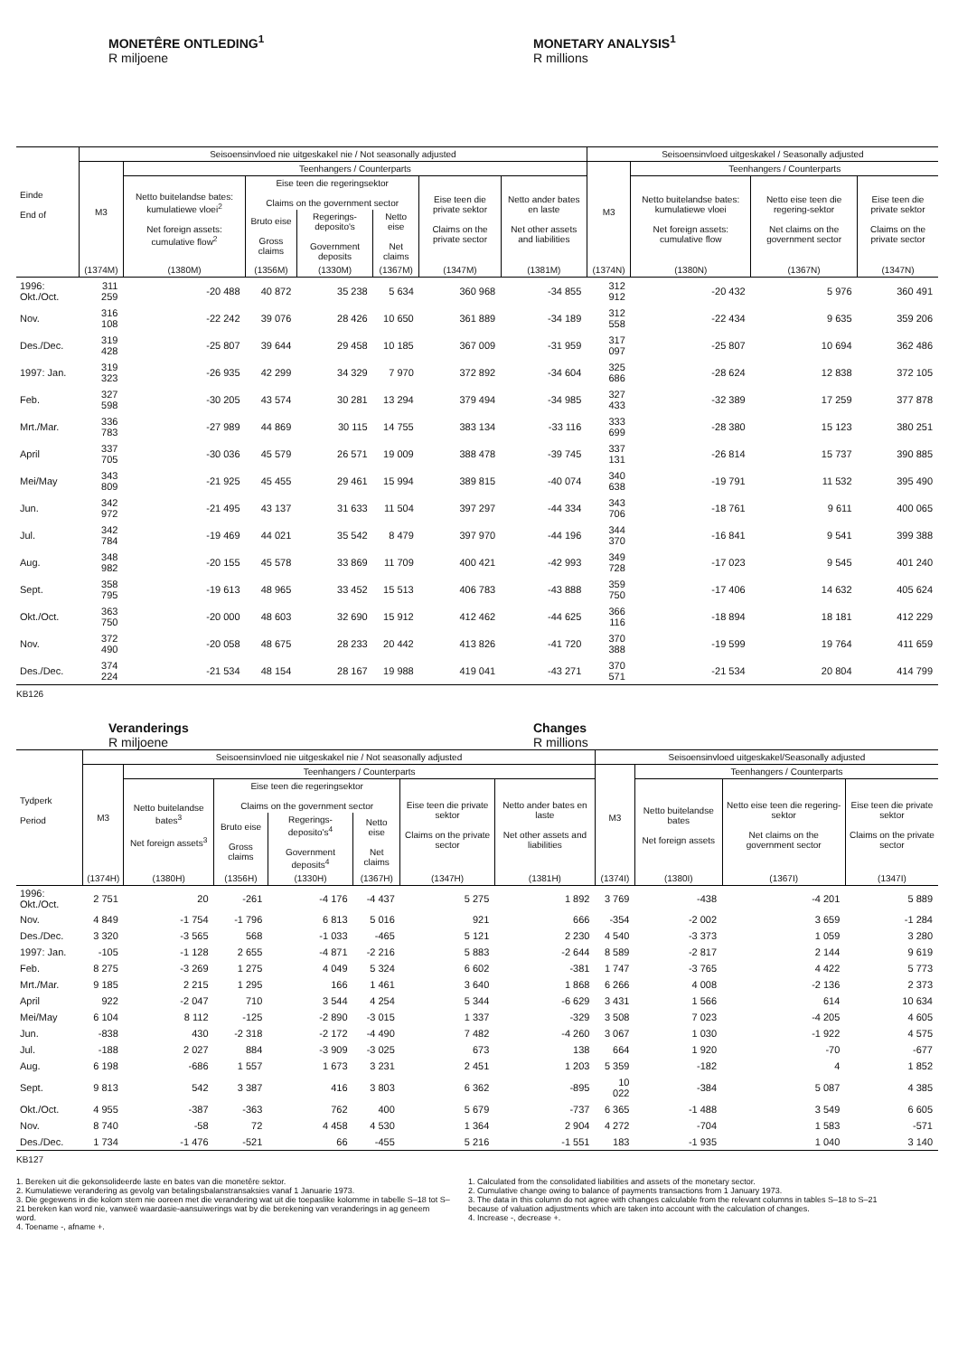MONETÊRE ONTLEDING<sup>1</sup>
R miljoene
MONETARY ANALYSIS<sup>1</sup>
R millions
| Einde End of | Seisoensinvloed nie uitgeskakel nie / Not seasonally adjusted | | | | | | | Seisoensinvloed uitgeskakel / Seasonally adjusted | | | |
| --- | --- | --- | --- | --- | --- | --- | --- | --- | --- | --- | --- |
| | M3 | Teenhangers / Counterparts | | | | | | M3 | Teenhangers / Counterparts | | |
| | | Netto buitelandse bates: kumulatiewe vloei<sup>2</sup> Net foreign assets: cumulative flow<sup>2</sup> | Eise teen die regeringsektor Claims on the government sector | | | Eise teen die private sektor Claims on the private sector | Netto ander bates en laste Net other assets and liabilities | | Netto buitelandse bates: kumulatiewe vloei Net foreign assets: cumulative flow | Netto eise teen die regering-sektor Net claims on the government sector | Eise teen die private sektor Claims on the private sector |
| | | | Bruto eise Gross claims | Regerings-deposito's Government deposits | Netto eise Net claims | | | | | | |
| | (1374M) | (1380M) | (1356M) | (1330M) | (1367M) | (1347M) | (1381M) | (1374N) | (1380N) | (1367N) | (1347N) |
| 1996: Okt./Oct. | 311 259 | -20 488 | 40 872 | 35 238 | 5 634 | 360 968 | -34 855 | 312 912 | -20 432 | 5 976 | 360 491 |
| Nov. | 316 108 | -22 242 | 39 076 | 28 426 | 10 650 | 361 889 | -34 189 | 312 558 | -22 434 | 9 635 | 359 206 |
| Des./Dec. | 319 428 | -25 807 | 39 644 | 29 458 | 10 185 | 367 009 | -31 959 | 317 097 | -25 807 | 10 694 | 362 486 |
| 1997: Jan. | 319 323 | -26 935 | 42 299 | 34 329 | 7 970 | 372 892 | -34 604 | 325 686 | -28 624 | 12 838 | 372 105 |
| Feb. | 327 598 | -30 205 | 43 574 | 30 281 | 13 294 | 379 494 | -34 985 | 327 433 | -32 389 | 17 259 | 377 878 |
| Mrt./Mar. | 336 783 | -27 989 | 44 869 | 30 115 | 14 755 | 383 134 | -33 116 | 333 699 | -28 380 | 15 123 | 380 251 |
| April | 337 705 | -30 036 | 45 579 | 26 571 | 19 009 | 388 478 | -39 745 | 337 131 | -26 814 | 15 737 | 390 885 |
| Mei/May | 343 809 | -21 925 | 45 455 | 29 461 | 15 994 | 389 815 | -40 074 | 340 638 | -19 791 | 11 532 | 395 490 |
| Jun. | 342 972 | -21 495 | 43 137 | 31 633 | 11 504 | 397 297 | -44 334 | 343 706 | -18 761 | 9 611 | 400 065 |
| Jul. | 342 784 | -19 469 | 44 021 | 35 542 | 8 479 | 397 970 | -44 196 | 344 370 | -16 841 | 9 541 | 399 388 |
| Aug. | 348 982 | -20 155 | 45 578 | 33 869 | 11 709 | 400 421 | -42 993 | 349 728 | -17 023 | 9 545 | 401 240 |
| Sept. | 358 795 | -19 613 | 48 965 | 33 452 | 15 513 | 406 783 | -43 888 | 359 750 | -17 406 | 14 632 | 405 624 |
| Okt./Oct. | 363 750 | -20 000 | 48 603 | 32 690 | 15 912 | 412 462 | -44 625 | 366 116 | -18 894 | 18 181 | 412 229 |
| Nov. | 372 490 | -20 058 | 48 675 | 28 233 | 20 442 | 413 826 | -41 720 | 370 388 | -19 599 | 19 764 | 411 659 |
| Des./Dec. | 374 224 | -21 534 | 48 154 | 28 167 | 19 988 | 419 041 | -43 271 | 370 571 | -21 534 | 20 804 | 414 799 |
KB126
Veranderings
R miljoene
Changes
R millions
| Tydperk Period | Seisoensinvloed nie uitgeskakel nie / Not seasonally adjusted | | | | | | | Seisoensinvloed uitgeskakel/Seasonally adjusted | | | |
| --- | --- | --- | --- | --- | --- | --- | --- | --- | --- | --- | --- |
| | M3 | Teenhangers / Counterparts | | | | | | M3 | Teenhangers / Counterparts | | |
| | | Netto buitelandse bates<sup>3</sup> Net foreign assets<sup>3</sup> | Eise teen die regeringsektor Claims on the government sector | | | Eise teen die private sektor Claims on the private sector | Netto ander bates en laste Net other assets and liabilities | | Netto buitelandse bates Net foreign assets | Netto eise teen die regering-sektor Net claims on the government sector | Eise teen die private sektor Claims on the private sector |
| | | | Bruto eise Gross claims | Regerings-deposito's<sup>4</sup> Government deposits<sup>4</sup> | Netto eise Net claims | | | | | | |
| | (1374H) | (1380H) | (1356H) | (1330H) | (1367H) | (1347H) | (1381H) | (1374I) | (1380I) | (1367I) | (1347I) |
| 1996: Okt./Oct. | 2 751 | 20 | -261 | -4 176 | -4 437 | 5 275 | 1 892 | 3 769 | -438 | -4 201 | 5 889 |
| Nov. | 4 849 | -1 754 | -1 796 | 6 813 | 5 016 | 921 | 666 | -354 | -2 002 | 3 659 | -1 284 |
| Des./Dec. | 3 320 | -3 565 | 568 | -1 033 | -465 | 5 121 | 2 230 | 4 540 | -3 373 | 1 059 | 3 280 |
| 1997: Jan. | -105 | -1 128 | 2 655 | -4 871 | -2 216 | 5 883 | -2 644 | 8 589 | -2 817 | 2 144 | 9 619 |
| Feb. | 8 275 | -3 269 | 1 275 | 4 049 | 5 324 | 6 602 | -381 | 1 747 | -3 765 | 4 422 | 5 773 |
| Mrt./Mar. | 9 185 | 2 215 | 1 295 | 166 | 1 461 | 3 640 | 1 868 | 6 266 | 4 008 | -2 136 | 2 373 |
| April | 922 | -2 047 | 710 | 3 544 | 4 254 | 5 344 | -6 629 | 3 431 | 1 566 | 614 | 10 634 |
| Mei/May | 6 104 | 8 112 | -125 | -2 890 | -3 015 | 1 337 | -329 | 3 508 | 7 023 | -4 205 | 4 605 |
| Jun. | -838 | 430 | -2 318 | -2 172 | -4 490 | 7 482 | -4 260 | 3 067 | 1 030 | -1 922 | 4 575 |
| Jul. | -188 | 2 027 | 884 | -3 909 | -3 025 | 673 | 138 | 664 | 1 920 | -70 | -677 |
| Aug. | 6 198 | -686 | 1 557 | 1 673 | 3 231 | 2 451 | 1 203 | 5 359 | -182 | 4 | 1 852 |
| Sept. | 9 813 | 542 | 3 387 | 416 | 3 803 | 6 362 | -895 | 10 022 | -384 | 5 087 | 4 385 |
| Okt./Oct. | 4 955 | -387 | -363 | 762 | 400 | 5 679 | -737 | 6 365 | -1 488 | 3 549 | 6 605 |
| Nov. | 8 740 | -58 | 72 | 4 458 | 4 530 | 1 364 | 2 904 | 4 272 | -704 | 1 583 | -571 |
| Des./Dec. | 1 734 | -1 476 | -521 | 66 | -455 | 5 216 | -1 551 | 183 | -1 935 | 1 040 | 3 140 |
KB127
1. Bereken uit die gekonsolideerde laste en bates van die monetêre sektor.
2. Kumulatiewe verandering as gevolg van betalingsbalanstransaksies vanaf 1 Januarie 1973.
3. Die gegewens in die kolom stem nie ooreen met die verandering wat uit die toepaslike kolomme in tabelle S–18 tot S–21 bereken kan word nie, vanweë waardasie-aansuiwerings wat by die berekening van veranderings in ag geneem word.
4. Toename -, afname +.
1. Calculated from the consolidated liabilities and assets of the monetary sector.
2. Cumulative change owing to balance of payments transactions from 1 January 1973.
3. The data in this column do not agree with changes calculable from the relevant columns in tables S–18 to S–21 because of valuation adjustments which are taken into account with the calculation of changes.
4. Increase -, decrease +.